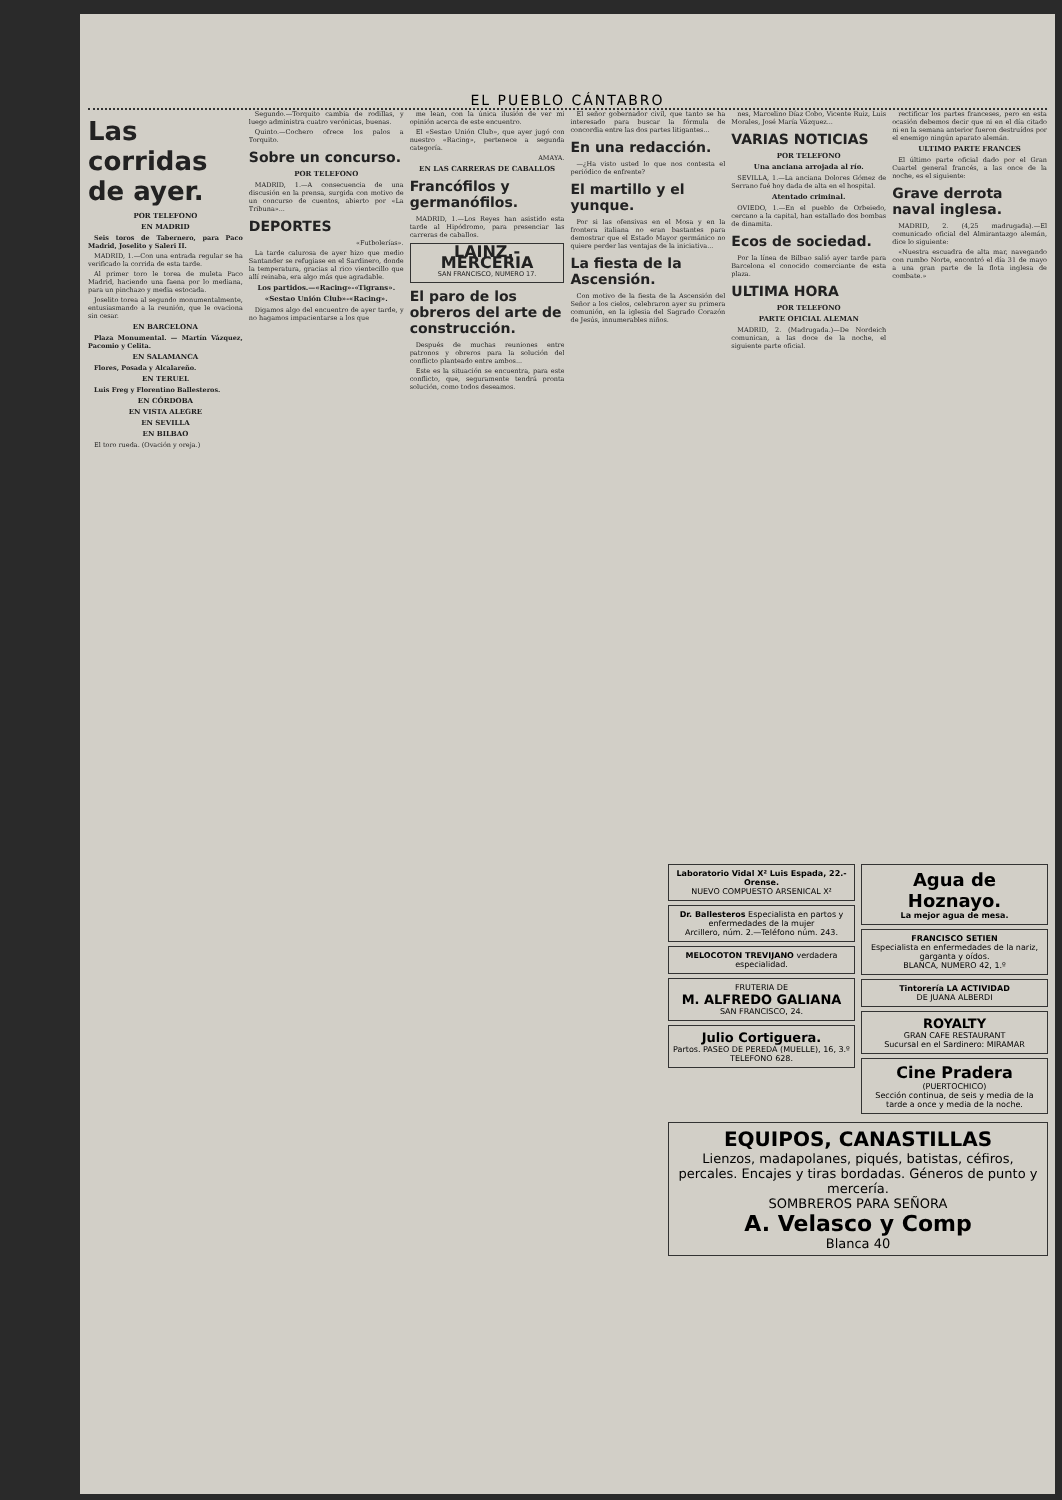EL PUEBLO CÁNTABRO
Las corridas de ayer.
POR TELEFONO
EN MADRID
Seis toros de Tabernero, para Paco Madrid, Joselito y Saleri II.
MADRID, 1.—Con una entrada regular se ha verificado la corrida de esta tarde.
Al primer toro le torea de muleta Paco Madrid, haciendo una faena por lo mediana, para un pinchazo y media estocada.
Joselito torea al segundo monumentalmente, entusiasmando a la reunión, que le ovaciona sin cesar.
EN BARCELONA
Plaza Monumental. — Martín Vázquez, Pacomio y Celita.
EN SALAMANCA
Flores, Posada y Alcalareño.
EN TERUEL
Luis Freg y Florentino Ballesteros.
EN CÓRDOBA
EN VISTA ALEGRE
EN SEVILLA
EN BILBAO
El toro rueda. (Ovación y oreja.)
Segundo.—Torquito cambia de rodillas, y luego administra cuatro verónicas, buenas.
Quinto.—Cochero ofrece los palos a Torquito.
Sobre un concurso.
POR TELEFONO
MADRID, 1.—A consecuencia de una discusión en la prensa, surgida con motivo de un concurso de cuentos, abierto por «La Tribuna»...
DEPORTES
«Futbolerías».
La tarde calurosa de ayer hizo que medio Santander se refugiase en el Sardinero, donde la temperatura, gracias al rico vientecillo que allí reinaba, era algo más que agradable.
Los partidos.—«Racing»-«Tigrans».
«Sestao Unión Club»-«Racing».
Digamos algo del encuentro de ayer tarde, y no hagamos impacientarse a los que
me lean, con la única ilusión de ver mi opinión acerca de este encuentro.
El «Sestao Unión Club», que ayer jugó con nuestro «Racing», pertenece a segunda categoría.
AMAYA.
EN LAS CARRERAS DE CABALLOS
Francófilos y germanófilos.
MADRID, 1.—Los Reyes han asistido esta tarde al Hipódromo, para presenciar las carreras de caballos.
LAINZ.-MERCERIA
SAN FRANCISCO, NUMERO 17.
El paro de los obreros del arte de construcción.
Después de muchas reuniones entre patronos y obreros para la solución del conflicto planteado entre ambos...
Este es la situación se encuentra, para este conflicto, que, seguramente tendrá pronta solución, como todos deseamos.
El señor gobernador civil, que tanto se ha interesado para buscar la fórmula de concordia entre las dos partes litigantes...
En una redacción.
—¿Ha visto usted lo que nos contesta el periódico de enfrente?
El martillo y el yunque.
Por si las ofensivas en el Mosa y en la frontera italiana no eran bastantes para demostrar que el Estado Mayor germánico no quiere perder las ventajas de la iniciativa...
La fiesta de la Ascensión.
Con motivo de la fiesta de la Ascensión del Señor a los cielos, celebraron ayer su primera comunión, en la iglesia del Sagrado Corazón de Jesús, innumerables niños.
nes, Marcelino Díaz Cobo, Vicente Ruiz, Luis Morales, José María Vázquez...
VARIAS NOTICIAS
POR TELEFONO
Una anciana arrojada al río.
SEVILLA, 1.—La anciana Dolores Gómez de Serrano fué hoy dada de alta en el hospital.
Atentado criminal.
OVIEDO, 1.—En el pueblo de Orbeiedo, cercano a la capital, han estallado dos bombas de dinamita.
Ecos de sociedad.
Por la línea de Bilbao salió ayer tarde para Barcelona el conocido comerciante de esta plaza.
ULTIMA HORA
POR TELEFONO
PARTE OFICIAL ALEMAN
MADRID, 2. (Madrugada.)—De Nordeich comunican, a las doce de la noche, el siguiente parte oficial.
rectificar los partes franceses, pero en esta ocasión debemos decir que ni en el día citado ni en la semana anterior fueron destruídos por el enemigo ningún aparato alemán.
ULTIMO PARTE FRANCES
El último parte oficial dado por el Gran Cuartel general francés, a las once de la noche, es el siguiente:
Grave derrota naval inglesa.
MADRID, 2. (4,25 madrugada).—El comunicado oficial del Almirantazgo alemán, dice lo siguiente:
«Nuestra escuadra de alta mar, navegando con rumbo Norte, encontró el día 31 de mayo a una gran parte de la flota inglesa de combate.»
Laboratorio Vidal X² Luis Espada, 22.-Orense.
NUEVO COMPUESTO ARSENICAL X²
Dr. Ballesteros Especialista en partos y enfermedades de la mujer
Arcillero, núm. 2.—Teléfono núm. 243.
MELOCOTON TREVIJANO verdadera especialidad.
FRUTERIA DE
M. ALFREDO GALIANA
SAN FRANCISCO, 24.
Julio Cortiguera.
Partos. PASEO DE PEREDA (MUELLE), 16, 3.º TELEFONO 628.
Agua de Hoznayo.
La mejor agua de mesa.
FRANCISCO SETIEN
Especialista en enfermedades de la nariz, garganta y oídos.
BLANCA, NUMERO 42, 1.º
Tintorería LA ACTIVIDAD
DE JUANA ALBERDI
ROYALTY
GRAN CAFE RESTAURANT
Sucursal en el Sardinero: MIRAMAR
Cine Pradera
(PUERTOCHICO)
Sección continua, de seis y media de la tarde a once y media de la noche.
EQUIPOS, CANASTILLAS
Lienzos, madapolanes, piqués, batistas, céfiros, percales. Encajes y tiras bordadas. Géneros de punto y mercería.
SOMBREROS PARA SEÑORA
A. Velasco y Comp
Blanca 40